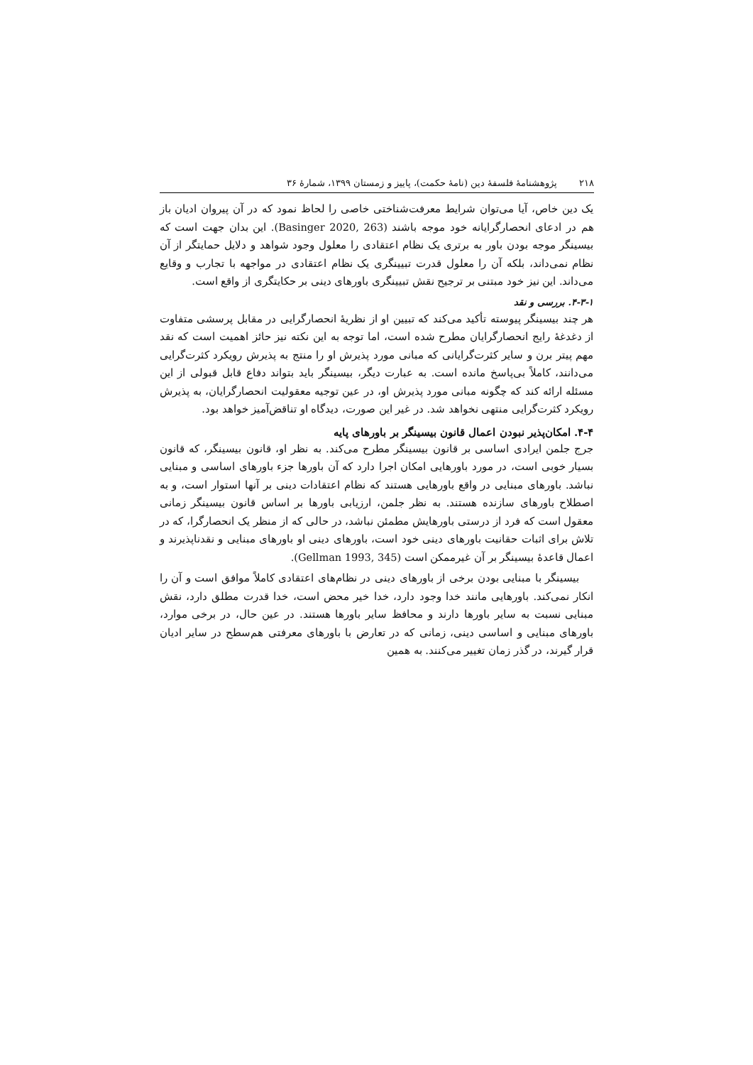۲۱۸ پژوهشنامهٔ فلسفهٔ دین (نامهٔ حکمت)، پاییز و زمستان ۱۳۹۹، شمارهٔ ۳۶
یک دین خاص، آیا می‌توان شرایط معرفت‌شناختی خاصی را لحاظ نمود که در آن پیروان ادیان باز هم در ادعای انحصارگرایانه خود موجه باشند (Basinger 2020, 263). این بدان جهت است که بیسینگر موجه بودن باور به برتری یک نظام اعتقادی را معلول وجود شواهد و دلایل حمایتگر از آن نظام نمی‌داند، بلکه آن را معلول قدرت تبیینگری یک نظام اعتقادی در مواجهه با تجارب و وقایع می‌داند. این نیز خود مبتنی بر ترجیح نقش تبیینگری باورهای دینی بر حکایتگری از واقع است.
۴-۳-۱. بررسی و نقد
هر چند بیسینگر پیوسته تأکید می‌کند که تبیین او از نظریهٔ انحصارگرایی در مقابل پرسشی متفاوت از دغدغهٔ رایج انحصارگرایان مطرح شده است، اما توجه به این نکته نیز حائز اهمیت است که نقد مهم پیتر برن و سایر کثرت‌گرایانی که مبانی مورد پذیرش او را منتج به پذیرش رویکرد کثرت‌گرایی می‌دانند، کاملاً بی‌پاسخ مانده است. به عبارت دیگر، بیسینگر باید بتواند دفاع قابل قبولی از این مسئله ارائه کند که چگونه مبانی مورد پذیرش او، در عین توجیه معقولیت انحصارگرایان، به پذیرش رویکرد کثرت‌گرایی منتهی نخواهد شد. در غیر این صورت، دیدگاه او تناقض‌آمیز خواهد بود.
۴-۴. امکان‌پذیر نبودن اعمال قانون بیسینگر بر باورهای پایه
جرج جلمن ایرادی اساسی بر قانون بیسینگر مطرح می‌کند. به نظر او، قانون بیسینگر، که قانون بسیار خوبی است، در مورد باورهایی امکان اجرا دارد که آن باورها جزء باورهای اساسی و مبنایی نباشد. باورهای مبنایی در واقع باورهایی هستند که نظام اعتقادات دینی بر آنها استوار است، و به اصطلاح باورهای سازنده هستند. به نظر جلمن، ارزیابی باورها بر اساس قانون بیسینگر زمانی معقول است که فرد از درستی باورهایش مطمئن نباشد، در حالی که از منظر یک انحصارگرا، که در تلاش برای اثبات حقانیت باورهای دینی خود است، باورهای دینی او باورهای مبنایی و نقدناپذیرند و اعمال قاعدهٔ بیسینگر بر آن غیرممکن است (Gellman 1993, 345).
بیسینگر با مبنایی بودن برخی از باورهای دینی در نظام‌های اعتقادی کاملاً موافق است و آن را انکار نمی‌کند. باورهایی مانند خدا وجود دارد، خدا خیر محض است، خدا قدرت مطلق دارد، نقش مبنایی نسبت به سایر باورها دارند و محافظ سایر باورها هستند. در عین حال، در برخی موارد، باورهای مبنایی و اساسی دینی، زمانی که در تعارض با باورهای معرفتی هم‌سطح در سایر ادیان قرار گیرند، در گذر زمان تغییر می‌کنند. به همین